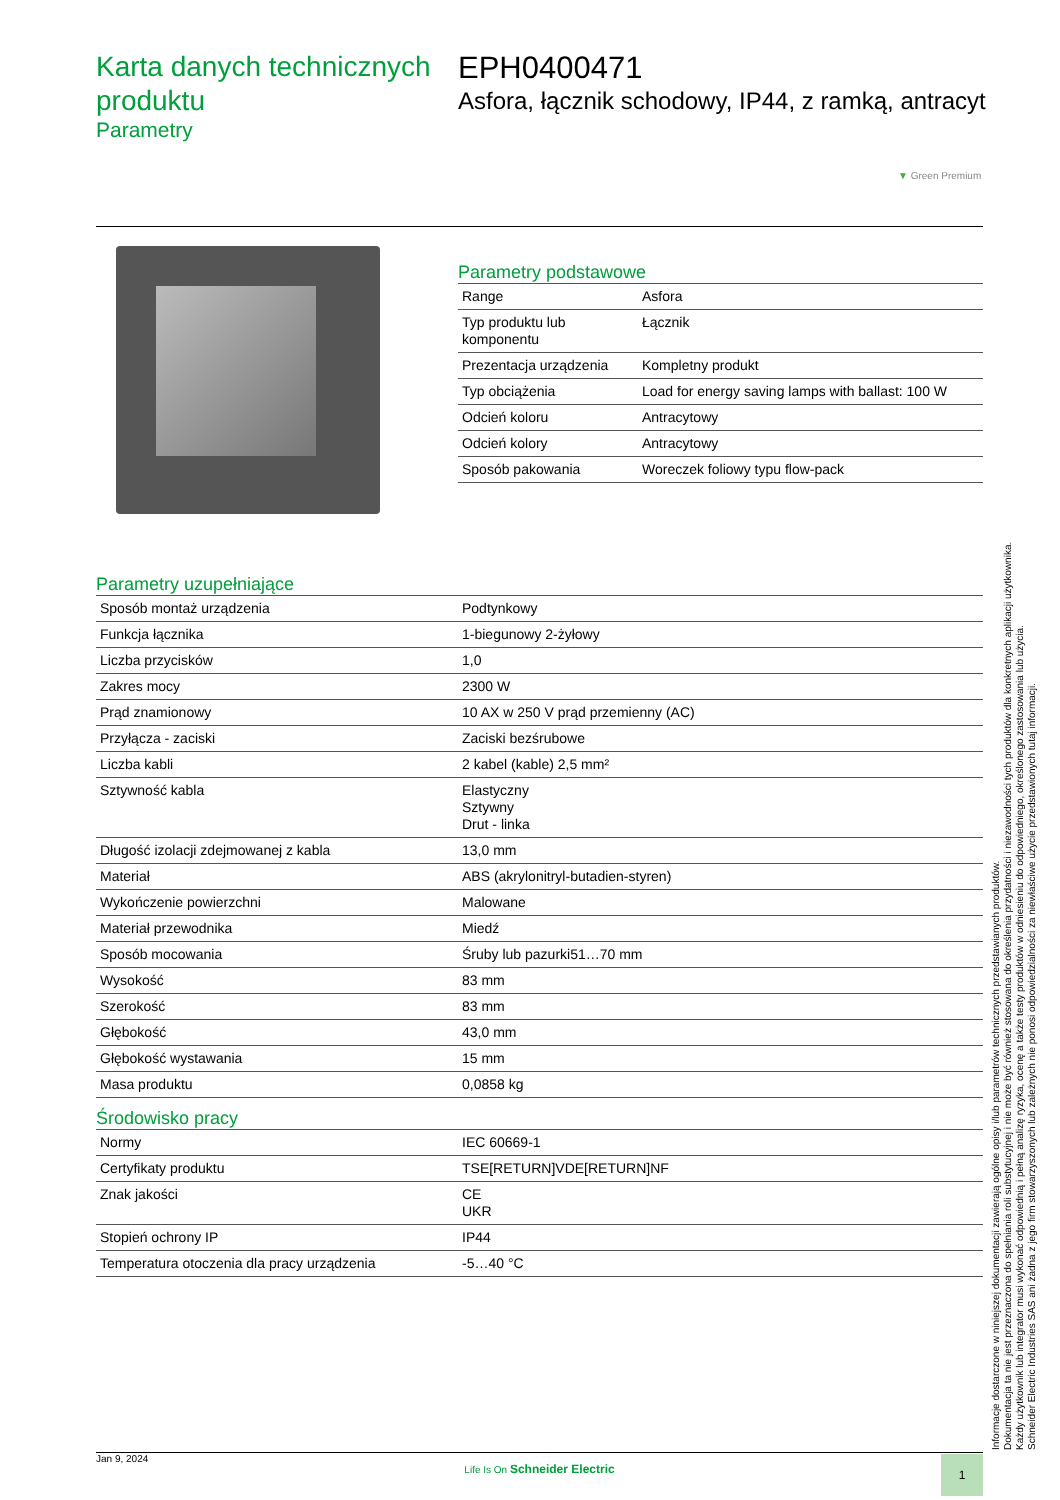Karta danych technicznych produktu
Parametry
EPH0400471
Asfora, łącznik schodowy, IP44, z ramką, antracyt
▼ Green Premium
Parametry podstawowe
| Range | Asfora |
| Typ produktu lub komponentu | Łącznik |
| Prezentacja urządzenia | Kompletny produkt |
| Typ obciążenia | Load for energy saving lamps with ballast: 100 W |
| Odcień koloru | Antracytowy |
| Odcień kolory | Antracytowy |
| Sposób pakowania | Woreczek foliowy typu flow-pack |
Parametry uzupełniające
| Sposób montaż urządzenia | Podtynkowy |
| Funkcja łącznika | 1-biegunowy 2-żyłowy |
| Liczba przycisków | 1,0 |
| Zakres mocy | 2300 W |
| Prąd znamionowy | 10 AX w 250 V prąd przemienny (AC) |
| Przyłącza - zaciski | Zaciski bezśrubowe |
| Liczba kabli | 2 kabel (kable) 2,5 mm² |
| Sztywność kabla | Elastyczny Sztywny Drut - linka |
| Długość izolacji zdejmowanej z kabla | 13,0 mm |
| Materiał | ABS (akrylonitryl-butadien-styren) |
| Wykończenie powierzchni | Malowane |
| Materiał przewodnika | Miedź |
| Sposób mocowania | Śruby lub pazurki51…70 mm |
| Wysokość | 83 mm |
| Szerokość | 83 mm |
| Głębokość | 43,0 mm |
| Głębokość wystawania | 15 mm |
| Masa produktu | 0,0858 kg |
Środowisko pracy
| Normy | IEC 60669-1 |
| Certyfikaty produktu | TSE[RETURN]VDE[RETURN]NF |
| Znak jakości | CE UKR |
| Stopień ochrony IP | IP44 |
| Temperatura otoczenia dla pracy urządzenia | -5…40 °C |
Informacje dostarczone w niniejszej dokumentacji zawierają ogólne opisy i/lub parametrów technicznych przedstawianych produktów.
Dokumentacja ta nie jest przeznaczona do spełniania roli substytucyjnej i nie może być również stosowana do określenia przydatności i niezawodności tych produktów dla konkretnych aplikacji użytkownika.
Każdy użytkownik lub integrator musi wykonać odpowiednią i pełną analizę ryzyka, ocenę a także testy produktów w odniesieniu do odpowiedniego, określonego zastosowania lub użycia.
Schneider Electric Industries SAS ani żadna z jego firm stowarzyszonych lub zależnych nie ponosi odpowiedzialności za niewłaściwe użycie przedstawionych tutaj informacji.
Jan 9, 2024
Life Is On Schneider Electric
1